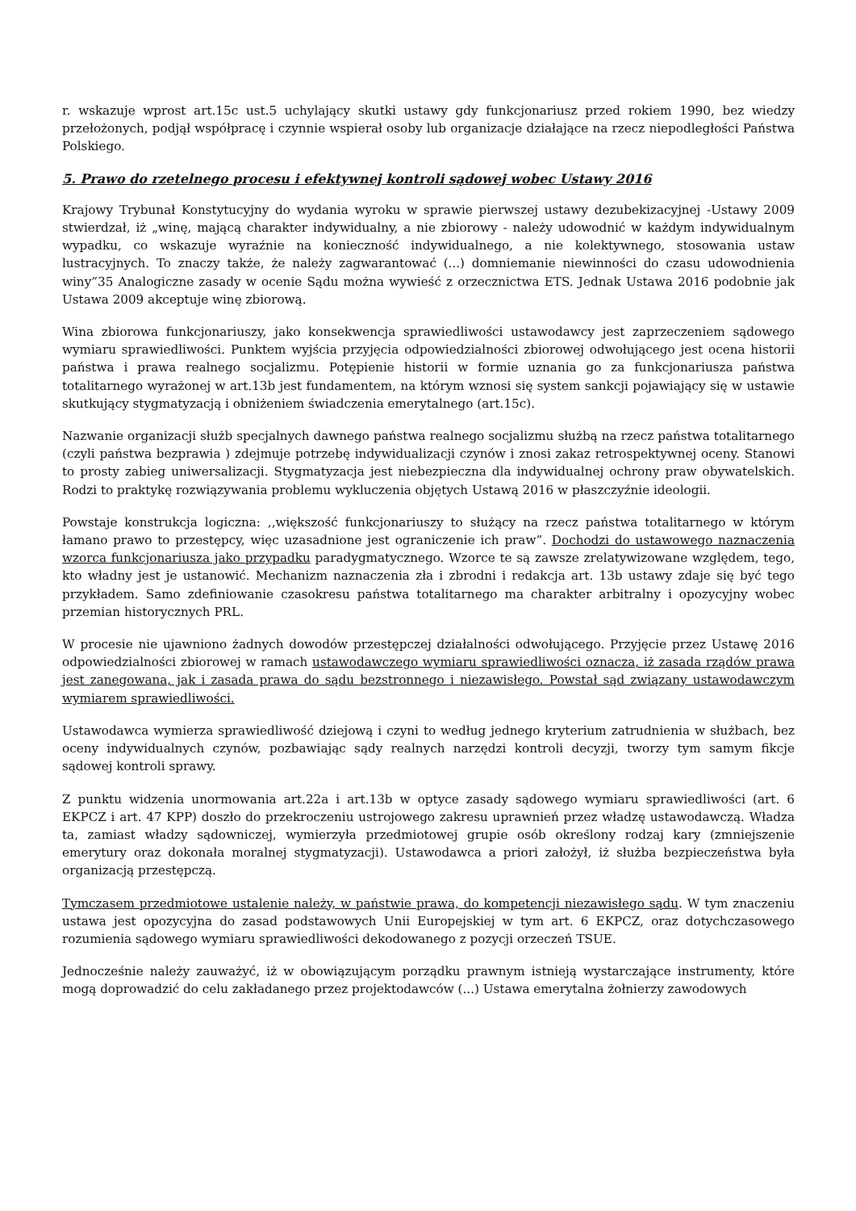r. wskazuje wprost art.15c ust.5 uchylający skutki ustawy gdy funkcjonariusz przed rokiem 1990, bez wiedzy przełożonych, podjął współpracę i czynnie wspierał osoby lub organizacje działające na rzecz niepodległości Państwa Polskiego.
5. Prawo do rzetelnego procesu i efektywnej kontroli sądowej wobec Ustawy 2016
Krajowy Trybunał Konstytucyjny do wydania wyroku w sprawie pierwszej ustawy dezubekizacyjnej -Ustawy 2009 stwierdzał, iż „winę, mającą charakter indywidualny, a nie zbiorowy - należy udowodnić w każdym indywidualnym wypadku, co wskazuje wyraźnie na konieczność indywidualnego, a nie kolektywnego, stosowania ustaw lustracyjnych. To znaczy także, że należy zagwarantować (...) domniemanie niewinności do czasu udowodnienia winy”35 Analogiczne zasady w ocenie Sądu można wywieść z orzecznictwa ETS. Jednak Ustawa 2016 podobnie jak Ustawa 2009 akceptuje winę zbiorową.
Wina zbiorowa funkcjonariuszy, jako konsekwencja sprawiedliwości ustawodawcy jest zaprzeczeniem sądowego wymiaru sprawiedliwości. Punktem wyjścia przyjęcia odpowiedzialności zbiorowej odwołującego jest ocena historii państwa i prawa realnego socjalizmu. Potępienie historii w formie uznania go za funkcjonariusza państwa totalitarnego wyrażonej w art.13b jest fundamentem, na którym wznosi się system sankcji pojawiający się w ustawie skutkujący stygmatyzacją i obniżeniem świadczenia emerytalnego (art.15c).
Nazwanie organizacji służb specjalnych dawnego państwa realnego socjalizmu służbą na rzecz państwa totalitarnego (czyli państwa bezprawia ) zdejmuje potrzebę indywidualizacji czynów i znosi zakaz retrospektywnej oceny. Stanowi to prosty zabieg uniwersalizacji. Stygmatyzacja jest niebezpieczna dla indywidualnej ochrony praw obywatelskich. Rodzi to praktykę rozwiązywania problemu wykluczenia objętych Ustawą 2016 w płaszczyźnie ideologii.
Powstaje konstrukcja logiczna: ,,większość funkcjonariuszy to służący na rzecz państwa totalitarnego w którym łamano prawo to przestępcy, więc uzasadnione jest ograniczenie ich praw”. Dochodzi do ustawowego naznaczenia wzorca funkcjonariusza jako przypadku paradygmatycznego. Wzorce te są zawsze zrelatywizowane względem, tego, kto władny jest je ustanowić. Mechanizm naznaczenia zła i zbrodni i redakcja art. 13b ustawy zdaje się być tego przykładem. Samo zdefiniowanie czasokresu państwa totalitarnego ma charakter arbitralny i opozycyjny wobec przemian historycznych PRL.
W procesie nie ujawniono żadnych dowodów przestępczej działalności odwołującego. Przyjęcie przez Ustawę 2016 odpowiedzialności zbiorowej w ramach ustawodawczego wymiaru sprawiedliwości oznacza, iż zasada rządów prawa jest zanegowana, jak i zasada prawa do sądu bezstronnego i niezawisłego. Powstał sąd związany ustawodawczym wymiarem sprawiedliwości.
Ustawodawca wymierza sprawiedliwość dziejową i czyni to według jednego kryterium zatrudnienia w służbach, bez oceny indywidualnych czynów, pozbawiając sądy realnych narzędzi kontroli decyzji, tworzy tym samym fikcje sądowej kontroli sprawy.
Z punktu widzenia unormowania art.22a i art.13b w optyce zasady sądowego wymiaru sprawiedliwości (art. 6 EKPCZ i art. 47 KPP) doszło do przekroczeniu ustrojowego zakresu uprawnień przez władzę ustawodawczą. Władza ta, zamiast władzy sądowniczej, wymierzyła przedmiotowej grupie osób określony rodzaj kary (zmniejszenie emerytury oraz dokonała moralnej stygmatyzacji). Ustawodawca a priori założył, iż służba bezpieczeństwa była organizacją przestępczą.
Tymczasem przedmiotowe ustalenie należy, w państwie prawa, do kompetencji niezawisłego sądu. W tym znaczeniu ustawa jest opozycyjna do zasad podstawowych Unii Europejskiej w tym art. 6 EKPCZ, oraz dotychczasowego rozumienia sądowego wymiaru sprawiedliwości dekodowanego z pozycji orzeczeń TSUE.
Jednocześnie należy zauważyć, iż w obowiązującym porządku prawnym istnieją wystarczające instrumenty, które mogą doprowadzić do celu zakładanego przez projektodawców (...) Ustawa emerytalna żołnierzy zawodowych